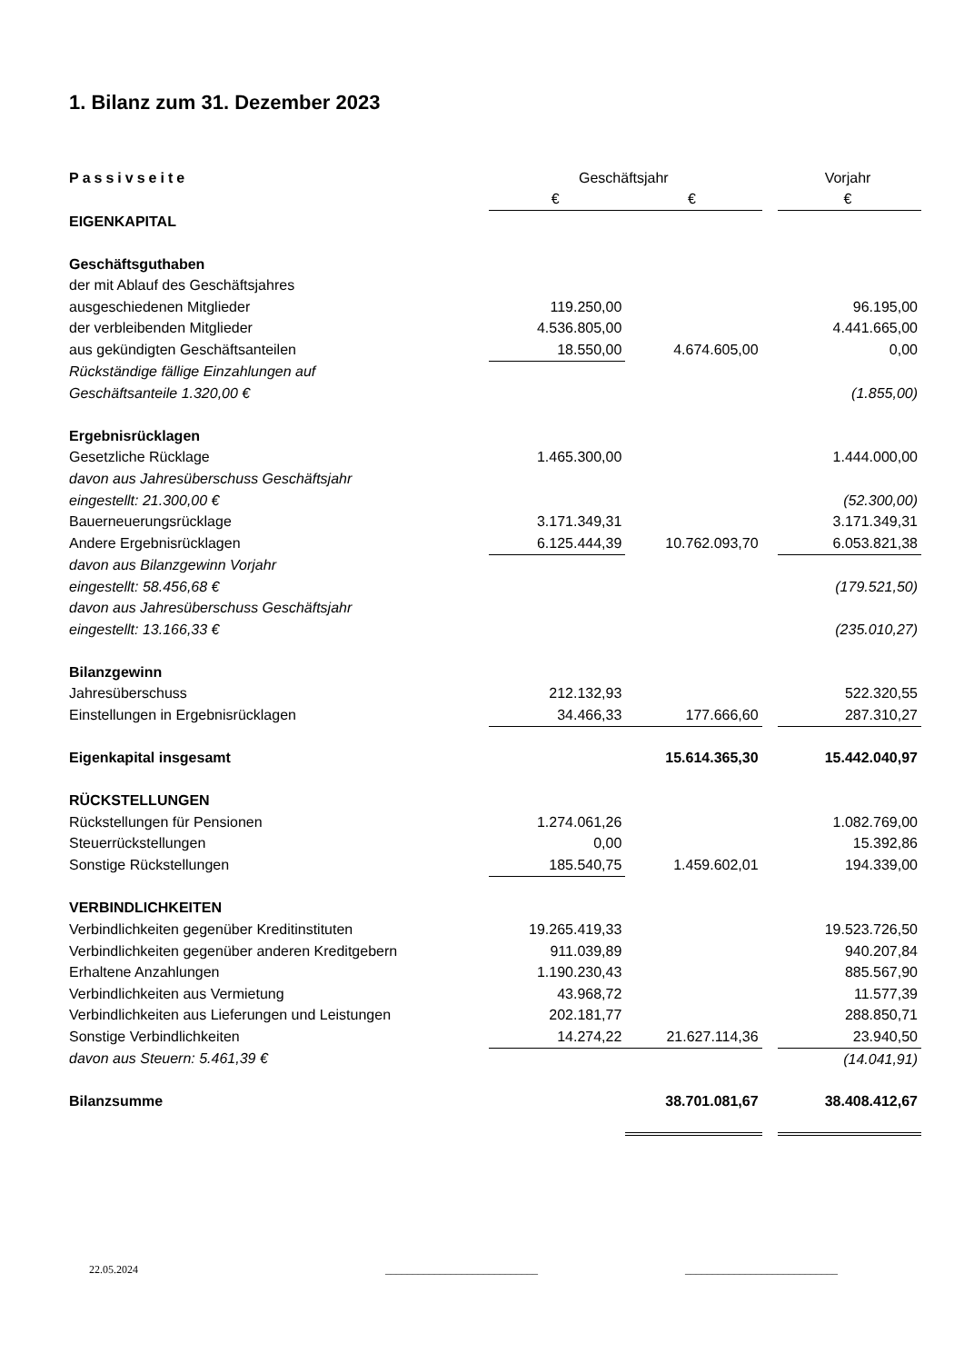1. Bilanz zum 31. Dezember 2023
| Passivseite | Geschäftsjahr | | | Vorjahr |
| --- | --- | --- | --- | --- |
| | € | € | | € |
| EIGENKAPITAL | | | | |
| Geschäftsguthaben | | | | |
| der mit Ablauf des Geschäftsjahres | | | | |
| ausgeschiedenen Mitglieder | 119.250,00 | | | 96.195,00 |
| der verbleibenden Mitglieder | 4.536.805,00 | | | 4.441.665,00 |
| aus gekündigten Geschäftsanteilen | 18.550,00 | 4.674.605,00 | | 0,00 |
| Rückständige fällige Einzahlungen auf | | | | |
| Geschäftsanteile 1.320,00 € | | | | (1.855,00) |
| Ergebnisrücklagen | | | | |
| Gesetzliche Rücklage | 1.465.300,00 | | | 1.444.000,00 |
| davon aus Jahresüberschuss Geschäftsjahr | | | | |
| eingestellt: 21.300,00 € | | | | (52.300,00) |
| Bauerneuerungsrücklage | 3.171.349,31 | | | 3.171.349,31 |
| Andere Ergebnisrücklagen | 6.125.444,39 | 10.762.093,70 | | 6.053.821,38 |
| davon aus Bilanzgewinn Vorjahr | | | | |
| eingestellt: 58.456,68 € | | | | (179.521,50) |
| davon aus Jahresüberschuss Geschäftsjahr | | | | |
| eingestellt: 13.166,33 € | | | | (235.010,27) |
| Bilanzgewinn | | | | |
| Jahresüberschuss | 212.132,93 | | | 522.320,55 |
| Einstellungen in Ergebnisrücklagen | 34.466,33 | 177.666,60 | | 287.310,27 |
| Eigenkapital insgesamt | | 15.614.365,30 | | 15.442.040,97 |
| RÜCKSTELLUNGEN | | | | |
| Rückstellungen für Pensionen | 1.274.061,26 | | | 1.082.769,00 |
| Steuerrückstellungen | 0,00 | | | 15.392,86 |
| Sonstige Rückstellungen | 185.540,75 | 1.459.602,01 | | 194.339,00 |
| VERBINDLICHKEITEN | | | | |
| Verbindlichkeiten gegenüber Kreditinstituten | 19.265.419,33 | | | 19.523.726,50 |
| Verbindlichkeiten gegenüber anderen Kreditgebern | 911.039,89 | | | 940.207,84 |
| Erhaltene Anzahlungen | 1.190.230,43 | | | 885.567,90 |
| Verbindlichkeiten aus Vermietung | 43.968,72 | | | 11.577,39 |
| Verbindlichkeiten aus Lieferungen und Leistungen | 202.181,77 | | | 288.850,71 |
| Sonstige Verbindlichkeiten | 14.274,22 | 21.627.114,36 | | 23.940,50 |
| davon aus Steuern: 5.461,39 € | | | | (14.041,91) |
| Bilanzsumme | | 38.701.081,67 | | 38.408.412,67 |
22.05.2024 ____________________________ ____________________________